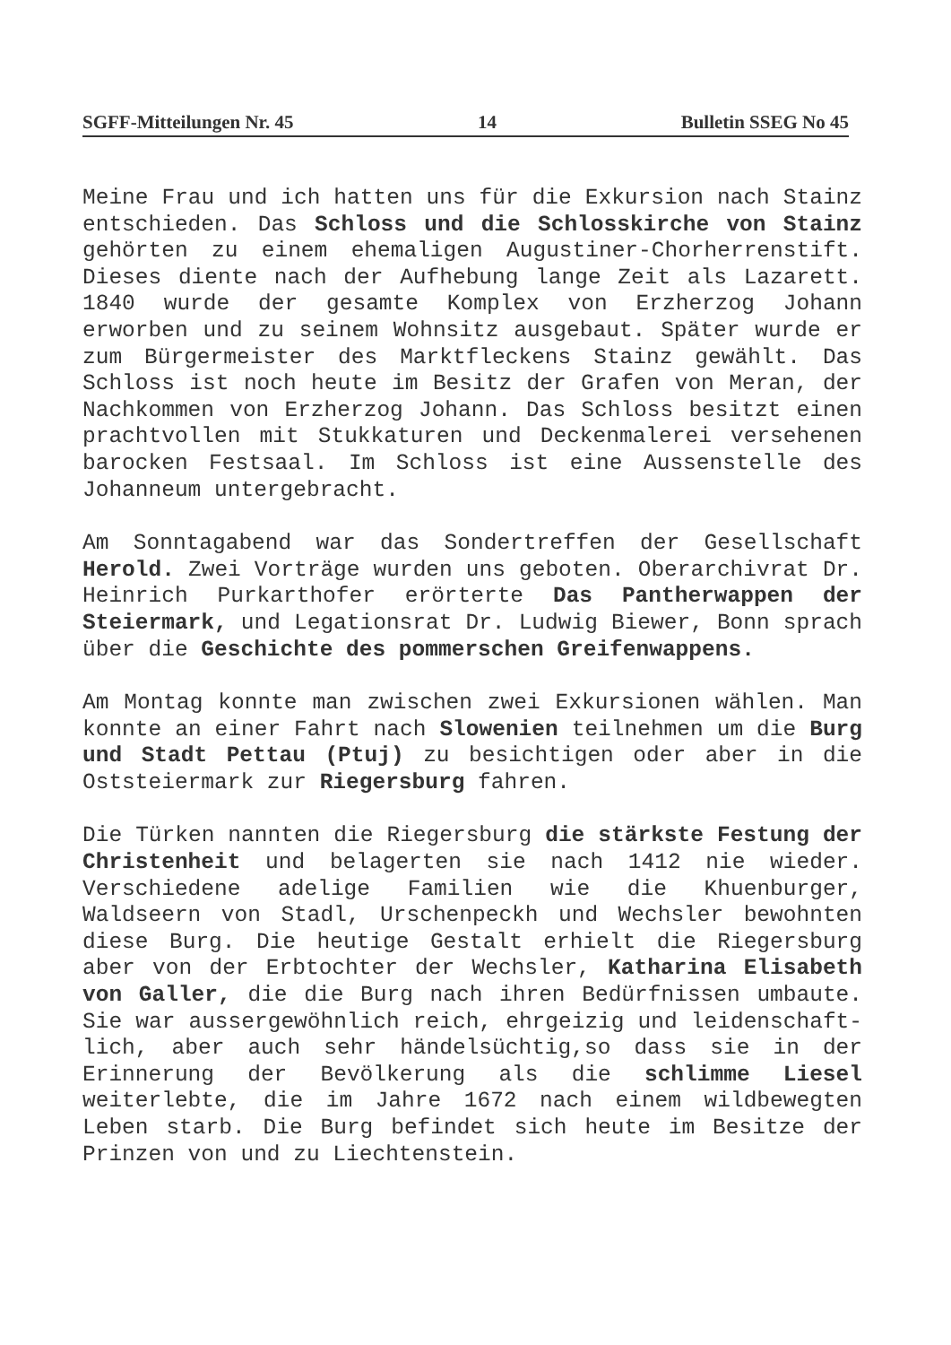SGFF-Mitteilungen Nr. 45 14 Bulletin SSEG No 45
Meine Frau und ich hatten uns für die Exkursion nach Stainz entschieden. Das Schloss und die Schlosskirche von Stainz gehörten zu einem ehemaligen Augustiner-Chorherrenstift. Dieses diente nach der Aufhebung lange Zeit als Lazarett. 1840 wurde der gesamte Komplex von Erzherzog Johann erworben und zu seinem Wohnsitz ausgebaut. Später wurde er zum Bürgermeister des Marktfleckens Stainz gewählt. Das Schloss ist noch heute im Besitz der Grafen von Meran, der Nachkommen von Erzherzog Johann. Das Schloss besitzt einen prachtvollen mit Stukkaturen und Deckenmalerei versehenen barocken Festsaal. Im Schloss ist eine Aussenstelle des Johanneum untergebracht.
Am Sonntagabend war das Sondertreffen der Gesellschaft Herold. Zwei Vorträge wurden uns geboten. Oberarchivrat Dr. Heinrich Purkarthofer erörterte Das Pantherwappen der Steiermark, und Legationsrat Dr. Ludwig Biewer, Bonn sprach über die Geschichte des pommerschen Greifenwappens.
Am Montag konnte man zwischen zwei Exkursionen wählen. Man konnte an einer Fahrt nach Slowenien teilnehmen um die Burg und Stadt Pettau (Ptuj) zu besichtigen oder aber in die Oststeiermark zur Riegersburg fahren.
Die Türken nannten die Riegersburg die stärkste Festung der Christenheit und belagerten sie nach 1412 nie wieder. Verschiedene adelige Familien wie die Khuenburger, Waldseern von Stadl, Urschenpeckh und Wechsler bewohnten diese Burg. Die heutige Gestalt erhielt die Riegersburg aber von der Erbtochter der Wechsler, Katharina Elisabeth von Galler, die die Burg nach ihren Bedürfnissen umbaute. Sie war aussergewöhnlich reich, ehrgeizig und leidenschaft-lich, aber auch sehr händelsüchtig,so dass sie in der Erinnerung der Bevölkerung als die schlimme Liesel weiterlebte, die im Jahre 1672 nach einem wildbewegten Leben starb. Die Burg befindet sich heute im Besitze der Prinzen von und zu Liechtenstein.